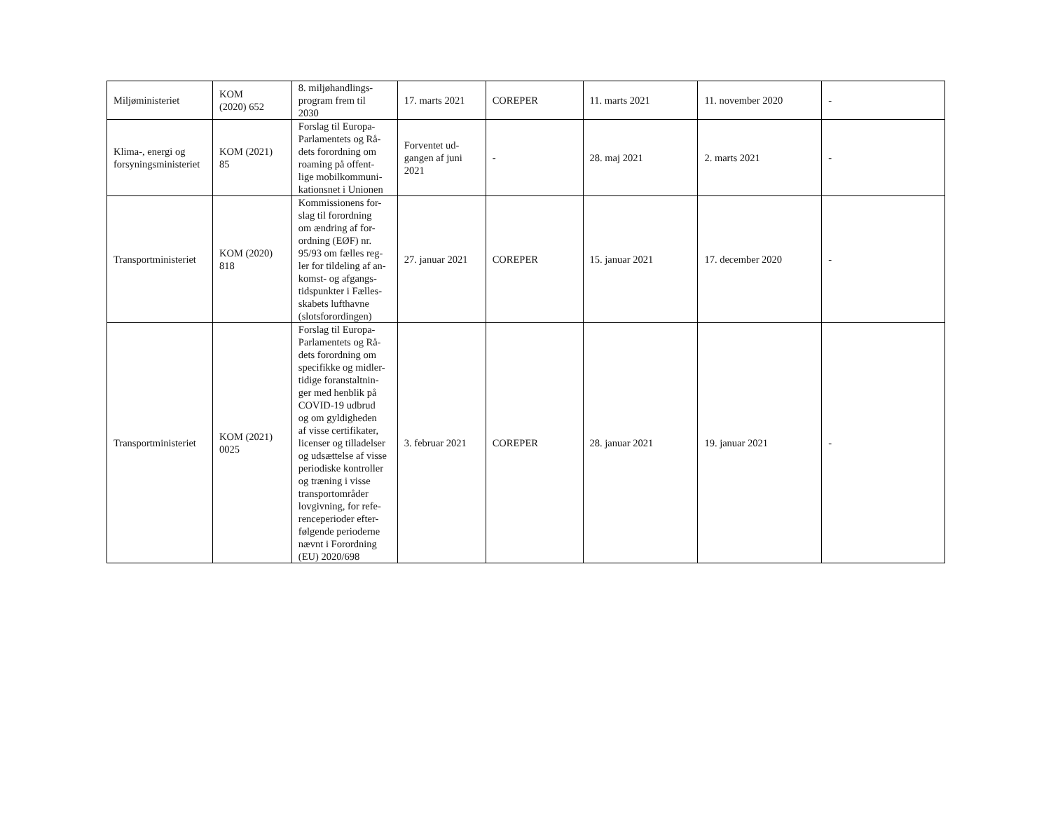| Miljøministeriet | KOM (2020) 652 | 8. miljøhandlings- program frem til 2030 | 17. marts 2021 | COREPER | 11. marts 2021 | 11. november 2020 | - |
| Klima-, energi og forsyningsministeriet | KOM (2021) 85 | Forslag til Europa- Parlamentets og Rå- dets forordning om roaming på offent- lige mobilkommuni- kationsnet i Unionen | Forventet ud- gangen af juni 2021 | - | 28. maj 2021 | 2. marts 2021 | - |
| Transportministeriet | KOM (2020) 818 | Kommissionens for- slag til forordning om ændring af for- ordning (EØF) nr. 95/93 om fælles reg- ler for tildeling af an- komst- og afgangs- tidspunkter i Fælles- skabets lufthavne (slotsforordingen) | 27. januar 2021 | COREPER | 15. januar 2021 | 17. december 2020 | - |
| Transportministeriet | KOM (2021) 0025 | Forslag til Europa- Parlamentets og Rå- dets forordning om specifikke og midler- tidige foranstaltnin- ger med henblik på COVID-19 udbrud og om gyldigheden af visse certifikater, licenser og tilladelser og udsættelse af visse periodiske kontroller og træning i visse transportområder lovgivning, for refe- renceperioder efter- følgende perioderne nævnt i Forordning (EU) 2020/698 | 3. februar 2021 | COREPER | 28. januar 2021 | 19. januar 2021 | - |